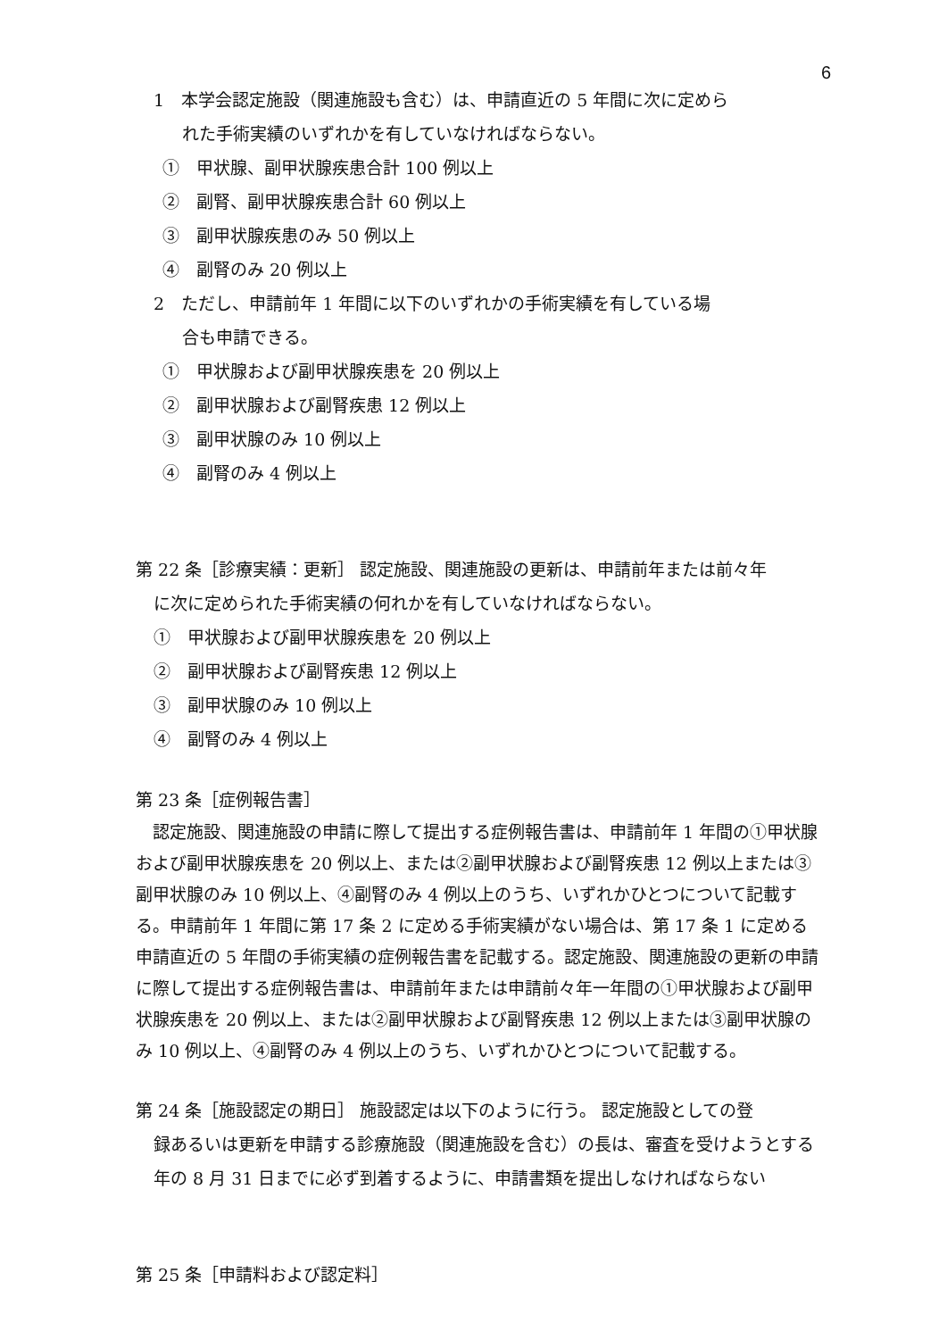6
1　本学会認定施設（関連施設も含む）は、申請直近の 5 年間に次に定めら
れた手術実績のいずれかを有していなければならない。
①　甲状腺、副甲状腺疾患合計 100 例以上
②　副腎、副甲状腺疾患合計 60 例以上
③　副甲状腺疾患のみ 50 例以上
④　副腎のみ 20 例以上
2　ただし、申請前年 1 年間に以下のいずれかの手術実績を有している場
合も申請できる。
①　甲状腺および副甲状腺疾患を 20 例以上
②　副甲状腺および副腎疾患 12 例以上
③　副甲状腺のみ 10 例以上
④　副腎のみ 4 例以上
第 22 条［診療実績：更新］ 認定施設、関連施設の更新は、申請前年または前々年
に次に定められた手術実績の何れかを有していなければならない。
①　甲状腺および副甲状腺疾患を 20 例以上
②　副甲状腺および副腎疾患 12 例以上
③　副甲状腺のみ 10 例以上
④　副腎のみ 4 例以上
第 23 条［症例報告書］
　認定施設、関連施設の申請に際して提出する症例報告書は、申請前年 1 年間の①甲状腺および副甲状腺疾患を 20 例以上、または②副甲状腺および副腎疾患 12 例以上または③副甲状腺のみ 10 例以上、④副腎のみ 4 例以上のうち、いずれかひとつについて記載する。申請前年 1 年間に第 17 条 2 に定める手術実績がない場合は、第 17 条 1 に定める申請直近の 5 年間の手術実績の症例報告書を記載する。認定施設、関連施設の更新の申請に際して提出する症例報告書は、申請前年または申請前々年一年間の①甲状腺および副甲状腺疾患を 20 例以上、または②副甲状腺および副腎疾患 12 例以上または③副甲状腺のみ 10 例以上、④副腎のみ 4 例以上のうち、いずれかひとつについて記載する。
第 24 条［施設認定の期日］ 施設認定は以下のように行う。 認定施設としての登
録あるいは更新を申請する診療施設（関連施設を含む）の長は、審査を受けようとする年の 8 月 31 日までに必ず到着するように、申請書類を提出しなければならない
第 25 条［申請料および認定料］